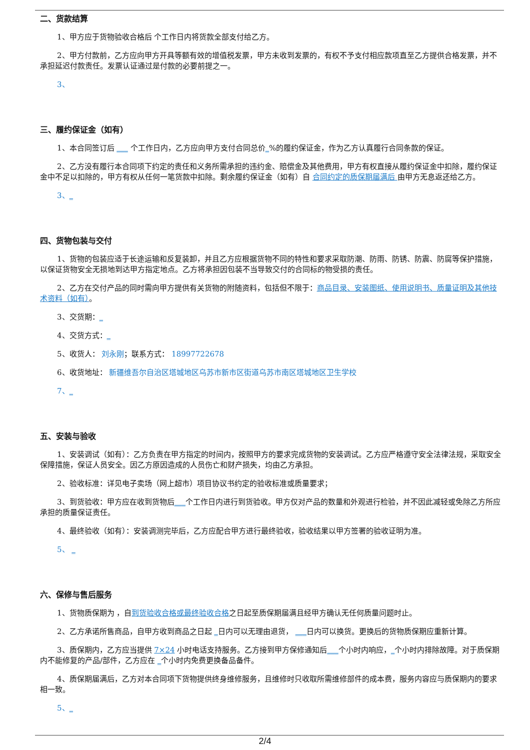二、货款结算
1、甲方应于货物验收合格后 个工作日内将货款全部支付给乙方。
2、甲方付款前，乙方应向甲方开具等额有效的增值税发票，甲方未收到发票的，有权不予支付相应款项直至乙方提供合格发票，并不承担延迟付款责任。发票认证通过是付款的必要前提之一。
3、
三、履约保证金（如有）
1、本合同签订后 ___ 个工作日内，乙方应向甲方支付合同总价_%的履约保证金，作为乙方认真履行合同条款的保证。
2、乙方没有履行本合同项下约定的责任和义务所需承担的违约金、赔偿金及其他费用，甲方有权直接从履约保证金中扣除，履约保证金中不足以扣除的，甲方有权从任何一笔货款中扣除。剩余履约保证金（如有）自 合同约定的质保期届满后 由甲方无息返还给乙方。
3、_
四、货物包装与交付
1、货物的包装应适于长途运输和反复装卸，并且乙方应根据货物不同的特性和要求采取防潮、防雨、防锈、防震、防腐等保护措施，以保证货物安全无损地到达甲方指定地点。乙方将承担因包装不当导致交付的合同标的物受损的责任。
2、乙方在交付产品的同时需向甲方提供有关货物的附随资料，包括但不限于：商品目录、安装图纸、使用说明书、质量证明及其他技术资料（如有）。
3、交货期：_
4、交货方式：_
5、收货人： 刘永刚；联系方式： 18997722678
6、收货地址： 新疆维吾尔自治区塔城地区乌苏市新市区街道乌苏市南区塔城地区卫生学校
7、_
五、安装与验收
1、安装调试（如有）：乙方负责在甲方指定的时间内，按照甲方的要求完成货物的安装调试。乙方应严格遵守安全法律法规，采取安全保障措施，保证人员安全。因乙方原因造成的人员伤亡和财产损失，均由乙方承担。
2、验收标准：详见电子卖场（网上超市）项目协议书约定的验收标准或质量要求；
3、到货验收：甲方应在收到货物后___个工作日内进行到货验收。甲方仅对产品的数量和外观进行检验，并不因此减轻或免除乙方所应承担的质量保证责任。
4、最终验收（如有）：安装调测完毕后，乙方应配合甲方进行最终验收，验收结果以甲方签署的验收证明为准。
5、 _
六、保修与售后服务
1、货物质保期为 ，自到货验收合格或最终验收合格之日起至质保期届满且经甲方确认无任何质量问题时止。
2、乙方承诺所售商品，自甲方收到商品之日起 _日内可以无理由退货， ___日内可以换货。更换后的货物质保期应重新计算。
3、质保期内，乙方应当提供 7×24 小时电话支持服务。乙方接到甲方保修通知后___个小时内响应，_个小时内排除故障。对于质保期内不能修复的产品/部件，乙方应在 _个小时内免费更换备品备件。
4、质保期届满后，乙方对本合同项下货物提供终身维修服务，且维修时只收取所需维修部件的成本费，服务内容应与质保期内的要求相一致。
5、_
2/4